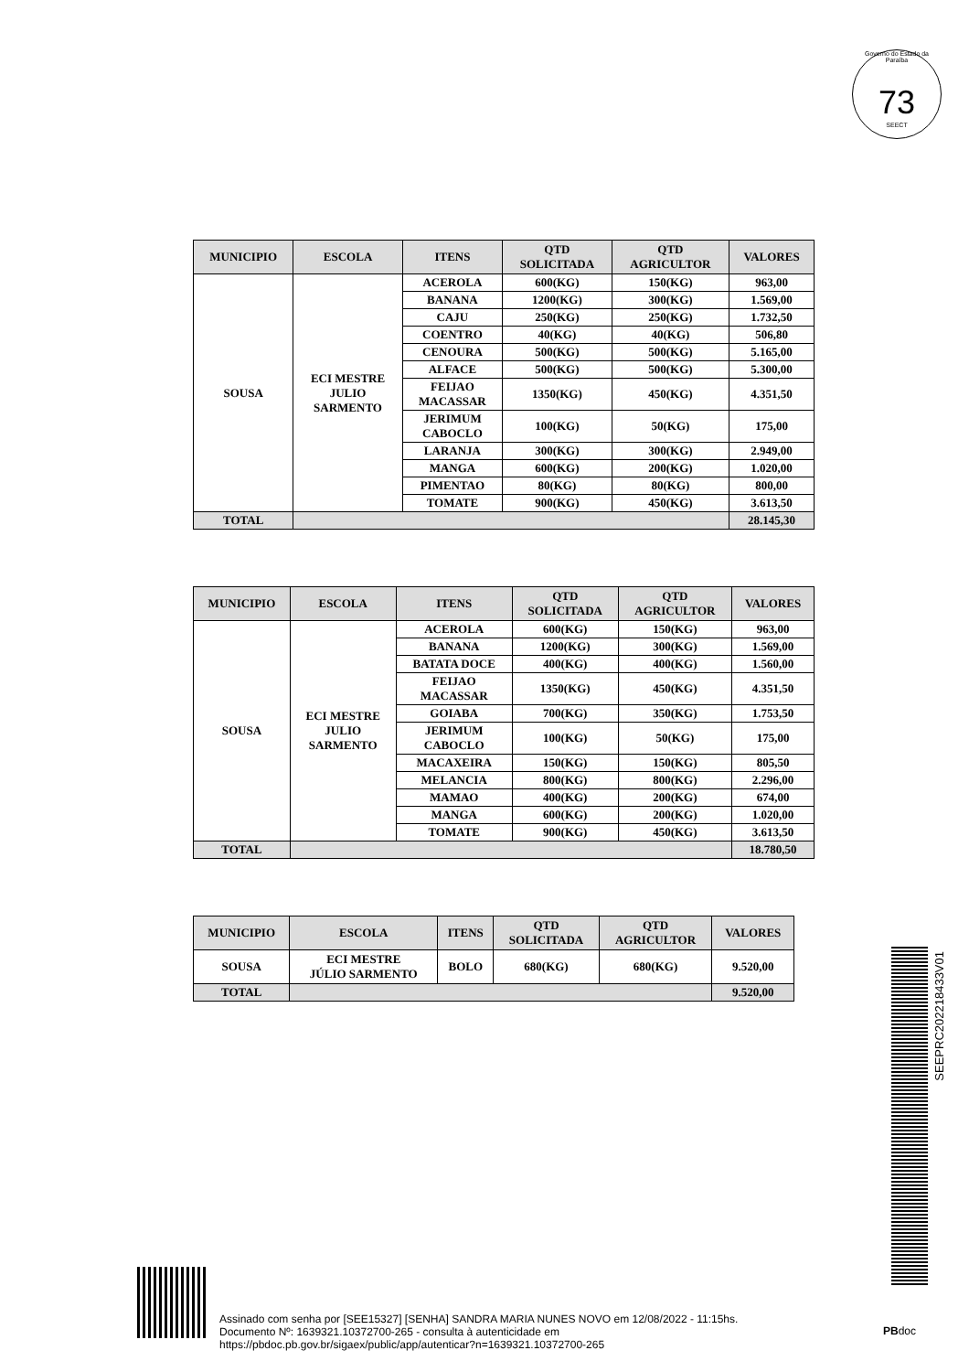Governo do Estado da Paraíba
73
SEECT
| MUNICIPIO | ESCOLA | ITENS | QTD SOLICITADA | QTD AGRICULTOR | VALORES |
| --- | --- | --- | --- | --- | --- |
| SOUSA | ECI MESTRE JULIO SARMENTO | ACEROLA | 600(KG) | 150(KG) | 963,00 |
| | | BANANA | 1200(KG) | 300(KG) | 1.569,00 |
| | | CAJU | 250(KG) | 250(KG) | 1.732,50 |
| | | COENTRO | 40(KG) | 40(KG) | 506,80 |
| | | CENOURA | 500(KG) | 500(KG) | 5.165,00 |
| | | ALFACE | 500(KG) | 500(KG) | 5.300,00 |
| | | FEIJAO MACASSAR | 1350(KG) | 450(KG) | 4.351,50 |
| | | JERIMUM CABOCLO | 100(KG) | 50(KG) | 175,00 |
| | | LARANJA | 300(KG) | 300(KG) | 2.949,00 |
| | | MANGA | 600(KG) | 200(KG) | 1.020,00 |
| | | PIMENTAO | 80(KG) | 80(KG) | 800,00 |
| | | TOMATE | 900(KG) | 450(KG) | 3.613,50 |
| TOTAL | | | | | 28.145,30 |
| MUNICIPIO | ESCOLA | ITENS | QTD SOLICITADA | QTD AGRICULTOR | VALORES |
| --- | --- | --- | --- | --- | --- |
| SOUSA | ECI MESTRE JULIO SARMENTO | ACEROLA | 600(KG) | 150(KG) | 963,00 |
| | | BANANA | 1200(KG) | 300(KG) | 1.569,00 |
| | | BATATA DOCE | 400(KG) | 400(KG) | 1.560,00 |
| | | FEIJAO MACASSAR | 1350(KG) | 450(KG) | 4.351,50 |
| | | GOIABA | 700(KG) | 350(KG) | 1.753,50 |
| | | JERIMUM CABOCLO | 100(KG) | 50(KG) | 175,00 |
| | | MACAXEIRA | 150(KG) | 150(KG) | 805,50 |
| | | MELANCIA | 800(KG) | 800(KG) | 2.296,00 |
| | | MAMAO | 400(KG) | 200(KG) | 674,00 |
| | | MANGA | 600(KG) | 200(KG) | 1.020,00 |
| | | TOMATE | 900(KG) | 450(KG) | 3.613,50 |
| TOTAL | | | | | 18.780,50 |
| MUNICIPIO | ESCOLA | ITENS | QTD SOLICITADA | QTD AGRICULTOR | VALORES |
| --- | --- | --- | --- | --- | --- |
| SOUSA | ECI MESTRE JÚLIO SARMENTO | BOLO | 680(KG) | 680(KG) | 9.520,00 |
| TOTAL | | | | | 9.520,00 |
SEEPRC202218433V01
Assinado com senha por [SEE15327] [SENHA] SANDRA MARIA NUNES NOVO em 12/08/2022 - 11:15hs.
Documento Nº: 1639321.10372700-265 - consulta à autenticidade em
https://pbdoc.pb.gov.br/sigaex/public/app/autenticar?n=1639321.10372700-265
PBdoc